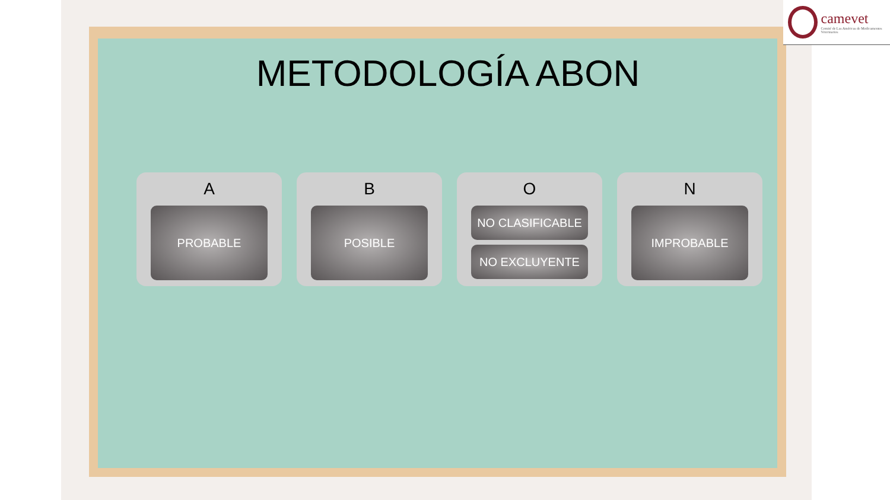camevet
Comité de Las Américas de Medicamentos Veterinarios
METODOLOGÍA ABON
A
PROBABLE
B
POSIBLE
O
NO CLASIFICABLE
NO EXCLUYENTE
N
IMPROBABLE